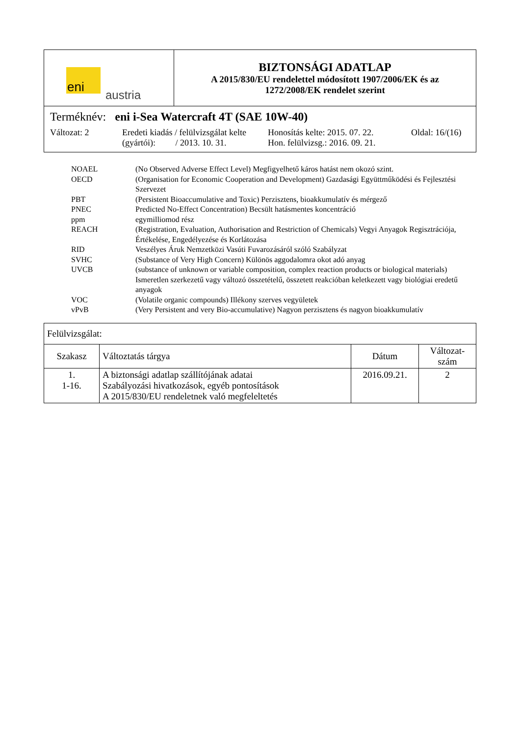| eni austria | BIZTONSÁGI ADATLAP A 2015/830/EU rendelettel módosított 1907/2006/EK és az 1272/2008/EK rendelet szerint |
| Terméknév: eni i-Sea Watercraft 4T (SAE 10W-40) Változat: 2 Eredeti kiadás / felülvizsgálat kelte (gyártói): / 2013. 10. 31. Honosítás kelte: 2015. 07. 22. Hon. felülvizsg.: 2016. 09. 21. Oldal: 16/(16) | |
| NOAEL | (No Observed Adverse Effect Level) Megfigyelhető káros hatást nem okozó szint. |
| OECD | (Organisation for Economic Cooperation and Development) Gazdasági Együttműködési és Fejlesztési Szervezet |
| PBT | (Persistent Bioaccumulative and Toxic) Perzisztens, bioakkumulatív és mérgező |
| PNEC | Predicted No-Effect Concentration) Becsült hatásmentes koncentráció |
| ppm | egymilliomod rész |
| REACH | (Registration, Evaluation, Authorisation and Restriction of Chemicals) Vegyi Anyagok Regisztrációja, Értékelése, Engedélyezése és Korlátozása |
| RID | Veszélyes Áruk Nemzetközi Vasúti Fuvarozásáról szóló Szabályzat |
| SVHC | (Substance of Very High Concern) Különös aggodalomra okot adó anyag |
| UVCB | (substance of unknown or variable composition, complex reaction products or biological materials) Ismeretlen szerkezetű vagy változó összetételű, összetett reakcióban keletkezett vagy biológiai eredetű anyagok |
| VOC | (Volatile organic compounds) Illékony szerves vegyületek |
| vPvB | (Very Persistent and very Bio-accumulative) Nagyon perzisztens és nagyon bioakkumulatív |
| Felülvizsgálat: | | | |
| Szakasz | Változtatás tárgya | Dátum | Változat- szám |
| 1. 1-16. | A biztonsági adatlap szállítójának adatai Szabályozási hivatkozások, egyéb pontosítások A 2015/830/EU rendeletnek való megfeleltetés | 2016.09.21. | 2 |